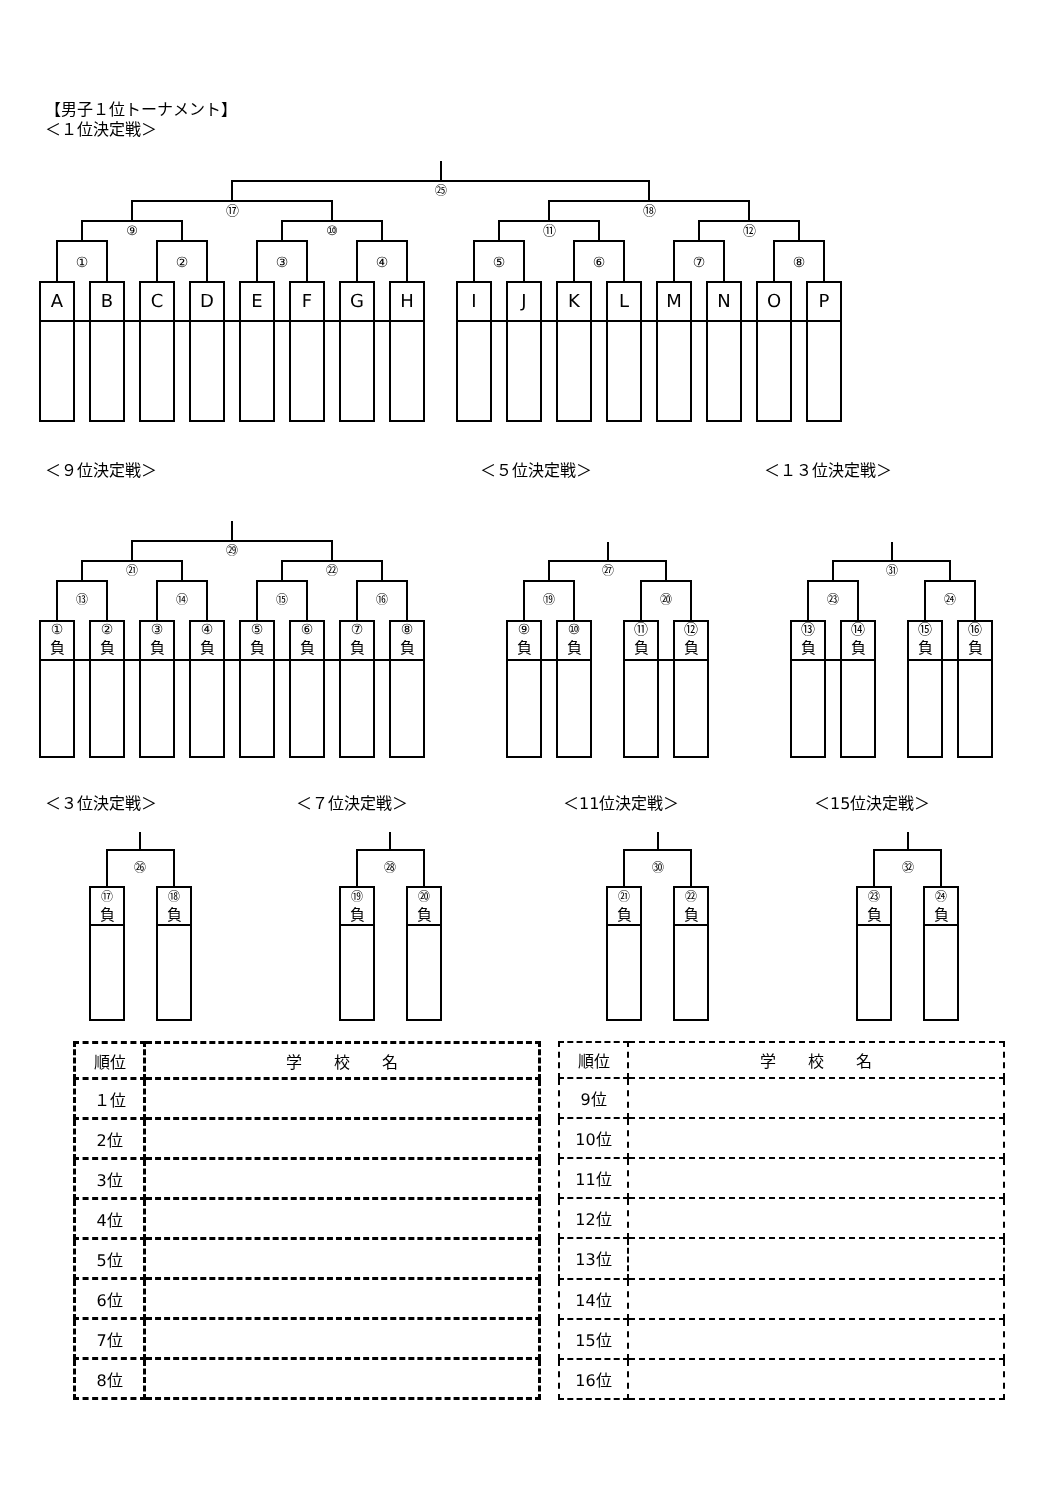【男子１位トーナメント】
＜１位決定戦＞
㉕
⑰ ⑱
⑨ ⑩ ⑪ ⑫
①②③④⑤⑥⑦⑧
ABCDEFGHIJKLMNOP
＜９位決定戦＞ ＜５位決定戦＞ ＜１３位決定戦＞
㉙
㉑ ㉒ ㉗ ㉛
⑬ ⑭ ⑮ ⑯ ⑲ ⑳ ㉓ ㉔
①②③④⑤⑥⑦⑧⑨ ⑩ ⑪ ⑫ ⑬ ⑭ ⑮ ⑯
負負負負負負負負負負負負負負負負
＜３位決定戦＞ ＜７位決定戦＞ ＜11位決定戦＞ ＜15位決定戦＞
㉖ ㉘ ㉚ ㉜
⑰ ⑱ ⑲ ⑳ ㉑ ㉒ ㉓ ㉔
負負負負負負負負
| 順位 | 学 校 名 |
| --- | --- |
| １位 | |
| 2位 | |
| 3位 | |
| 4位 | |
| 5位 | |
| 6位 | |
| 7位 | |
| 8位 | |
| 順位 | 学 校 名 |
| --- | --- |
| 9位 | |
| 10位 | |
| 11位 | |
| 12位 | |
| 13位 | |
| 14位 | |
| 15位 | |
| 16位 | |